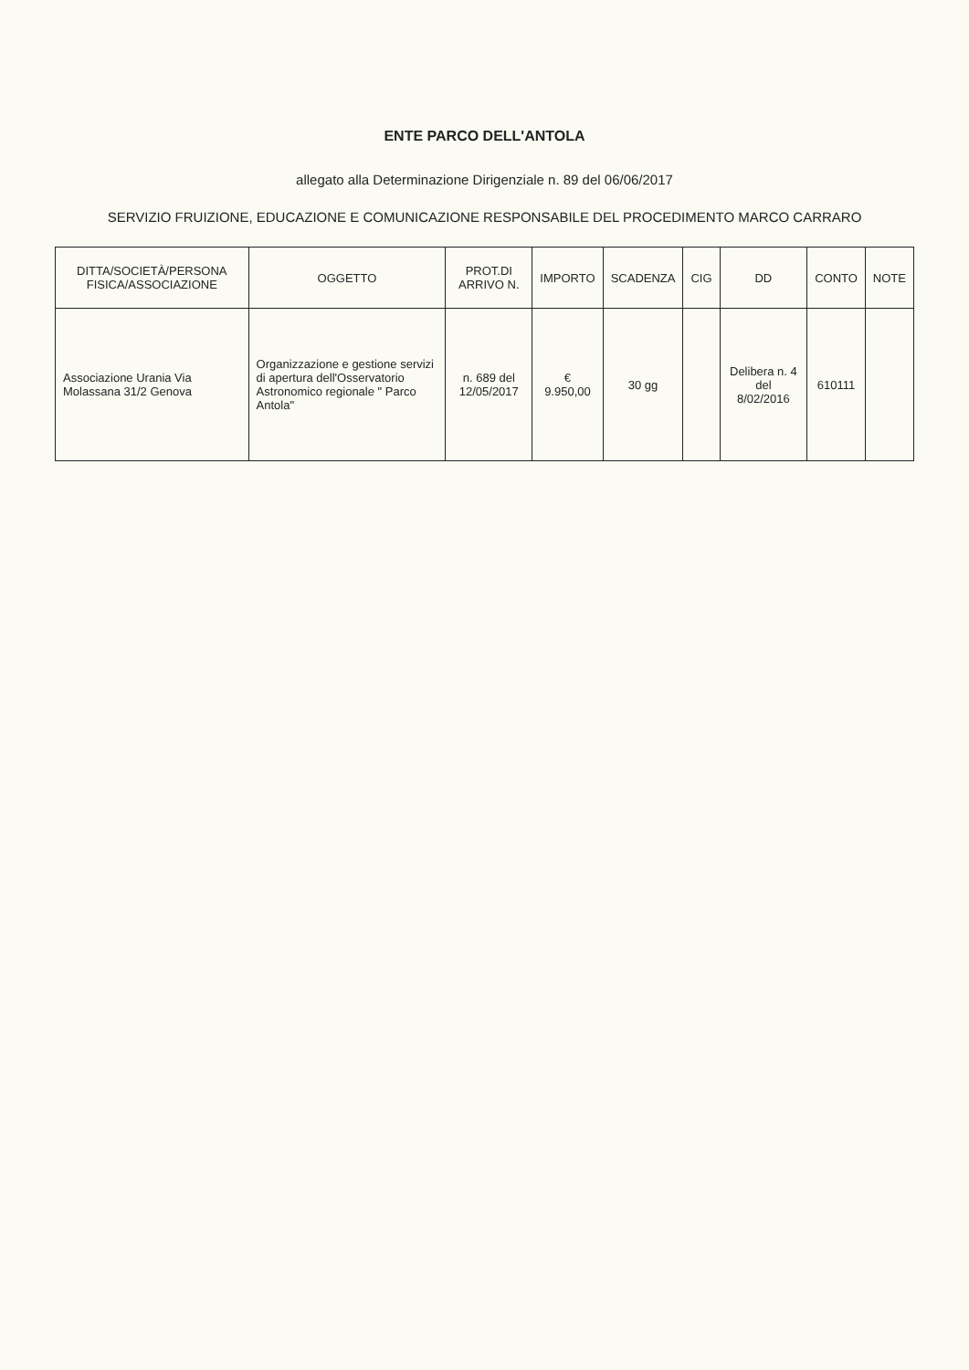ENTE PARCO DELL'ANTOLA
allegato alla Determinazione Dirigenziale n. 89 del 06/06/2017
SERVIZIO FRUIZIONE, EDUCAZIONE E COMUNICAZIONE RESPONSABILE DEL PROCEDIMENTO MARCO CARRARO
| DITTA/SOCIETÀ/PERSONA FISICA/ASSOCIAZIONE | OGGETTO | PROT.DI ARRIVO N. | IMPORTO | SCADENZA | CIG | DD | CONTO | NOTE |
| --- | --- | --- | --- | --- | --- | --- | --- | --- |
| Associazione Urania Via Molassana 31/2 Genova | Organizzazione e gestione servizi di apertura dell'Osservatorio Astronomico regionale " Parco Antola" | n. 689 del 12/05/2017 | € 9.950,00 | 30 gg | | Delibera n. 4 del 8/02/2016 | 610111 | |